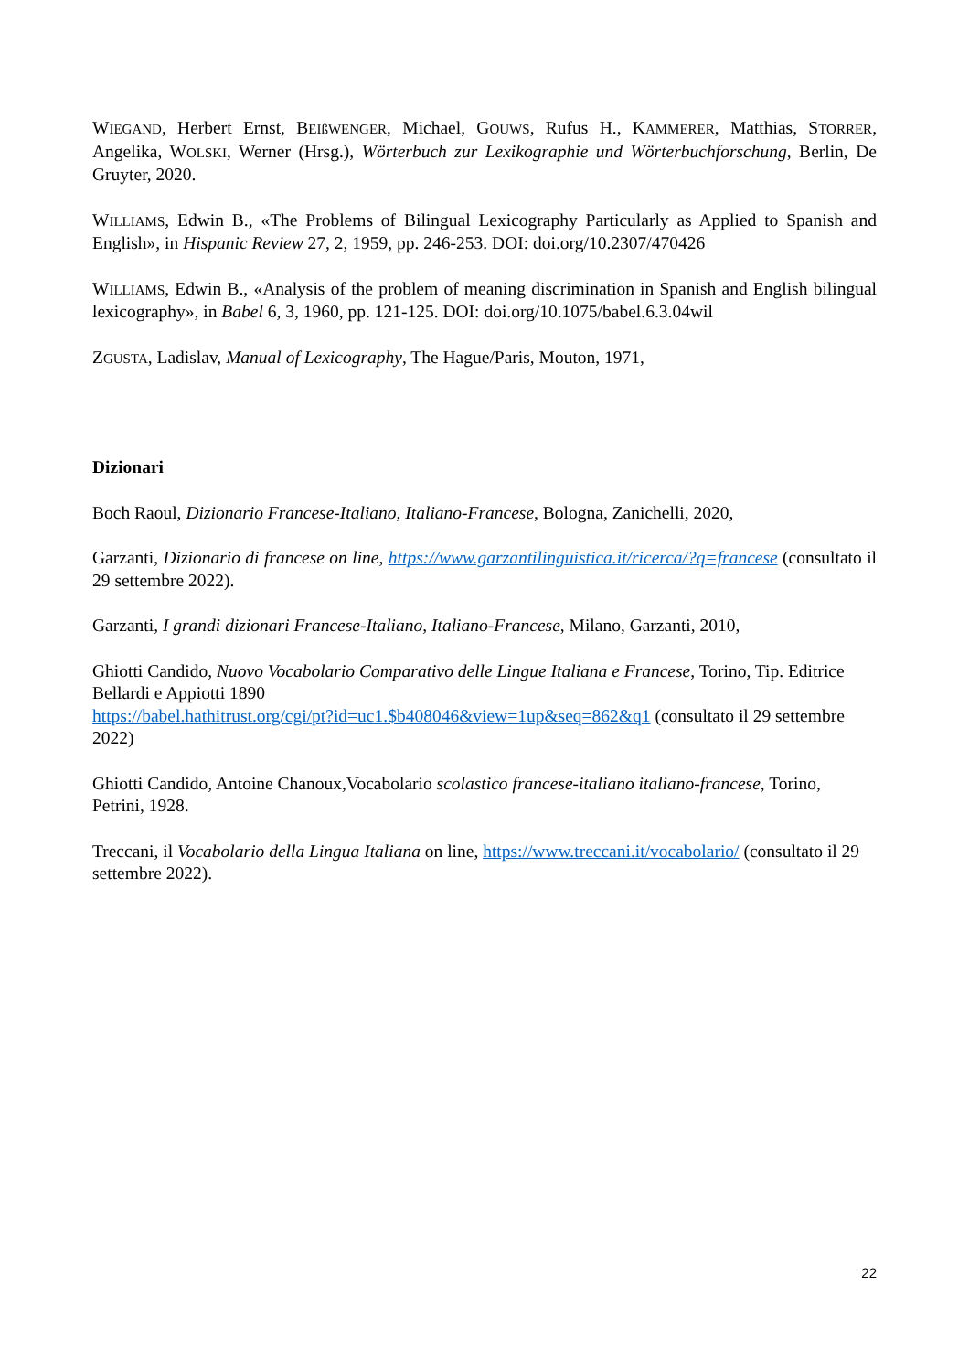WIEGAND, Herbert Ernst, BEIßWENGER, Michael, GOUWS, Rufus H., KAMMERER, Matthias, STORRER, Angelika, WOLSKI, Werner (Hrsg.), Wörterbuch zur Lexikographie und Wörterbuchforschung, Berlin, De Gruyter, 2020.
WILLIAMS, Edwin B., «The Problems of Bilingual Lexicography Particularly as Applied to Spanish and English», in Hispanic Review 27, 2, 1959, pp. 246-253. DOI: doi.org/10.2307/470426
WILLIAMS, Edwin B., «Analysis of the problem of meaning discrimination in Spanish and English bilingual lexicography», in Babel 6, 3, 1960, pp. 121-125. DOI: doi.org/10.1075/babel.6.3.04wil
ZGUSTA, Ladislav, Manual of Lexicography, The Hague/Paris, Mouton, 1971,
Dizionari
Boch Raoul, Dizionario Francese-Italiano, Italiano-Francese, Bologna, Zanichelli, 2020,
Garzanti, Dizionario di francese on line, https://www.garzantilinguistica.it/ricerca/?q=francese (consultato il 29 settembre 2022).
Garzanti, I grandi dizionari Francese-Italiano, Italiano-Francese, Milano, Garzanti, 2010,
Ghiotti Candido, Nuovo Vocabolario Comparativo delle Lingue Italiana e Francese, Torino, Tip. Editrice Bellardi e Appiotti 1890
https://babel.hathitrust.org/cgi/pt?id=uc1.$b408046&view=1up&seq=862&q1 (consultato il 29 settembre 2022)
Ghiotti Candido, Antoine Chanoux,Vocabolario scolastico francese-italiano italiano-francese, Torino, Petrini, 1928.
Treccani, il Vocabolario della Lingua Italiana on line, https://www.treccani.it/vocabolario/ (consultato il 29 settembre 2022).
22